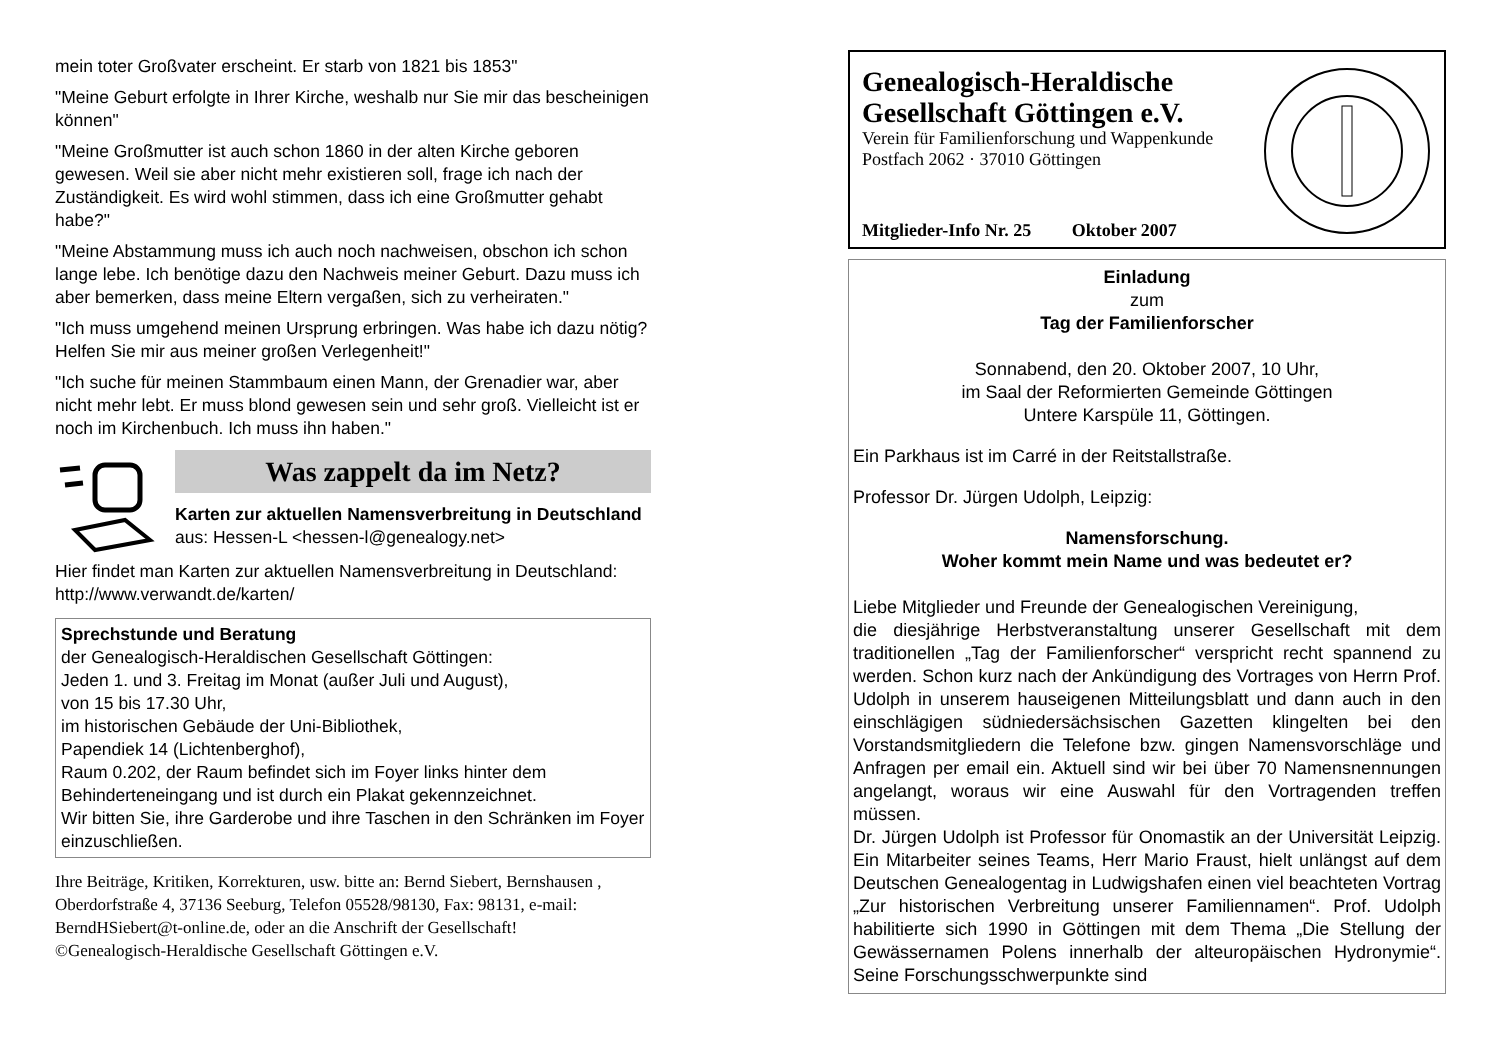mein toter Großvater erscheint. Er starb von 1821 bis 1853"
"Meine Geburt erfolgte in Ihrer Kirche, weshalb nur Sie mir das bescheinigen können"
"Meine Großmutter ist auch schon 1860 in der alten Kirche geboren gewesen. Weil sie aber nicht mehr existieren soll, frage ich nach der Zuständigkeit. Es wird wohl stimmen, dass ich eine Großmutter gehabt habe?"
"Meine Abstammung muss ich auch noch nachweisen, obschon ich schon lange lebe. Ich benötige dazu den Nachweis meiner Geburt. Dazu muss ich aber bemerken, dass meine Eltern vergaßen, sich zu verheiraten."
"Ich muss umgehend meinen Ursprung erbringen. Was habe ich dazu nötig? Helfen Sie mir aus meiner großen Verlegenheit!"
"Ich suche für meinen Stammbaum einen Mann, der Grenadier war, aber nicht mehr lebt. Er muss blond gewesen sein und sehr groß. Vielleicht ist er noch im Kirchenbuch. Ich muss ihn haben."
Was zappelt da im Netz?
Karten zur aktuellen Namensverbreitung in Deutschland
aus: Hessen-L <hessen-l@genealogy.net>
Hier findet man Karten zur aktuellen Namensverbreitung in Deutschland: http://www.verwandt.de/karten/
Sprechstunde und Beratung
der Genealogisch-Heraldischen Gesellschaft Göttingen:
Jeden 1. und 3. Freitag im Monat (außer Juli und August),
von 15 bis 17.30 Uhr,
im historischen Gebäude der Uni-Bibliothek,
Papendiek 14 (Lichtenberghof),
Raum 0.202, der Raum befindet sich im Foyer links hinter dem Behinderteneingang und ist durch ein Plakat gekennzeichnet.
Wir bitten Sie, ihre Garderobe und ihre Taschen in den Schränken im Foyer einzuschließen.
Ihre Beiträge, Kritiken, Korrekturen, usw. bitte an: Bernd Siebert, Bernshausen , Oberdorfstraße 4, 37136 Seeburg, Telefon 05528/98130, Fax: 98131, e-mail: BerndHSiebert@t-online.de, oder an die Anschrift der Gesellschaft!
©Genealogisch-Heraldische Gesellschaft Göttingen e.V.
Genealogisch-Heraldische Gesellschaft Göttingen e.V.
Verein für Familienforschung und Wappenkunde
Postfach 2062 · 37010 Göttingen
Mitglieder-Info Nr. 25 Oktober 2007
Einladung
zum
Tag der Familienforscher
Sonnabend, den 20. Oktober 2007, 10 Uhr,
im Saal der Reformierten Gemeinde Göttingen
Untere Karspüle 11, Göttingen.
Ein Parkhaus ist im Carré in der Reitstallstraße.
Professor Dr. Jürgen Udolph, Leipzig:
Namensforschung.
Woher kommt mein Name und was bedeutet er?
Liebe Mitglieder und Freunde der Genealogischen Vereinigung,
die diesjährige Herbstveranstaltung unserer Gesellschaft mit dem traditionellen „Tag der Familienforscher“ verspricht recht spannend zu werden. Schon kurz nach der Ankündigung des Vortrages von Herrn Prof. Udolph in unserem hauseigenen Mitteilungsblatt und dann auch in den einschlägigen südniedersächsischen Gazetten klingelten bei den Vorstandsmitgliedern die Telefone bzw. gingen Namensvorschläge und Anfragen per email ein. Aktuell sind wir bei über 70 Namensnennungen angelangt, woraus wir eine Auswahl für den Vortragenden treffen müssen.
Dr. Jürgen Udolph ist Professor für Onomastik an der Universität Leipzig. Ein Mitarbeiter seines Teams, Herr Mario Fraust, hielt unlängst auf dem Deutschen Genealogentag in Ludwigshafen einen viel beachteten Vortrag „Zur historischen Verbreitung unserer Familiennamen“. Prof. Udolph habilitierte sich 1990 in Göttingen mit dem Thema „Die Stellung der Gewässernamen Polens innerhalb der alteuropäischen Hydronymie“. Seine Forschungsschwerpunkte sind